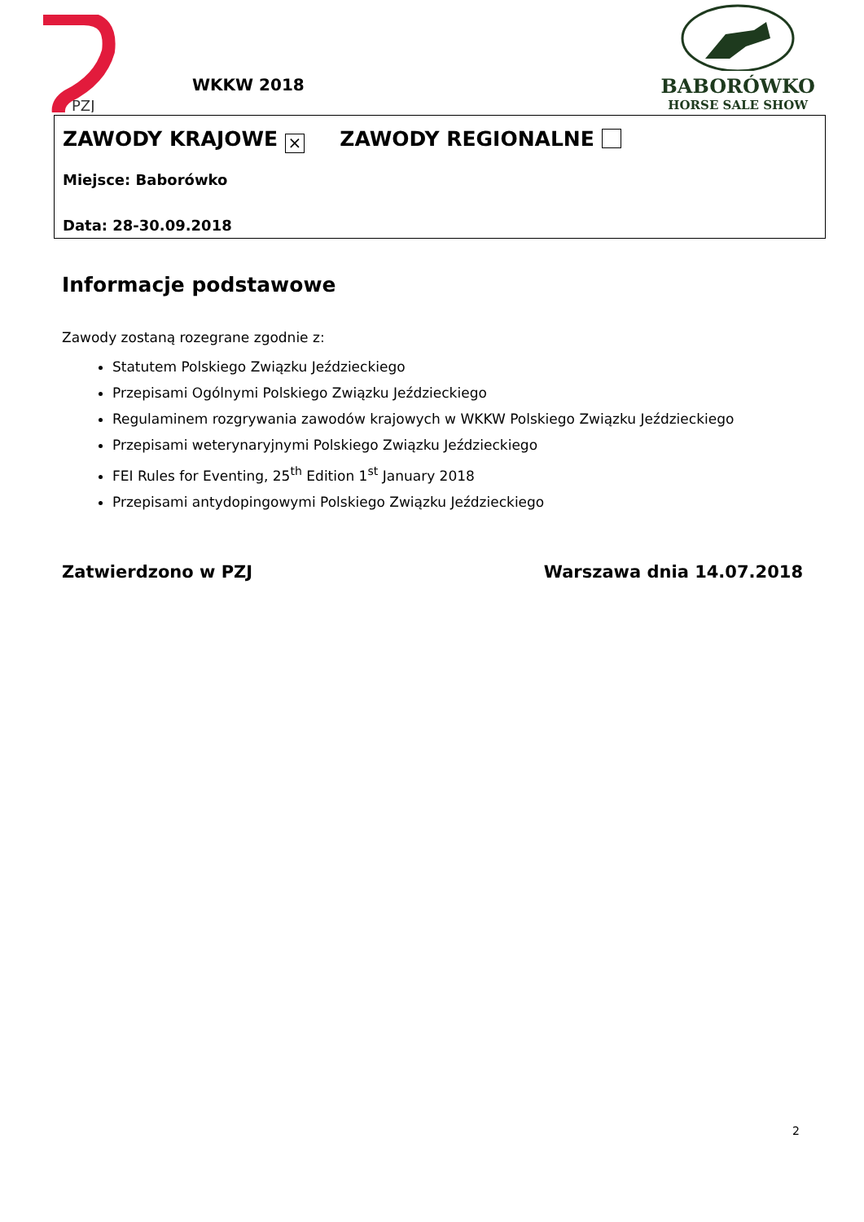PZJ
WKKW 2018
BABORÓWKO
HORSE SALE SHOW
ZAWODY KRAJOWE × ZAWODY REGIONALNE
Miejsce: Baborówko
Data: 28-30.09.2018
Informacje podstawowe
Zawody zostaną rozegrane zgodnie z:
Statutem Polskiego Związku Jeździeckiego
Przepisami Ogólnymi Polskiego Związku Jeździeckiego
Regulaminem rozgrywania zawodów krajowych w WKKW Polskiego Związku Jeździeckiego
Przepisami weterynaryjnymi Polskiego Związku Jeździeckiego
FEI Rules for Eventing, 25<sup>th</sup> Edition 1<sup>st</sup> January 2018
Przepisami antydopingowymi Polskiego Związku Jeździeckiego
Zatwierdzono w PZJ Warszawa dnia 14.07.2018
2